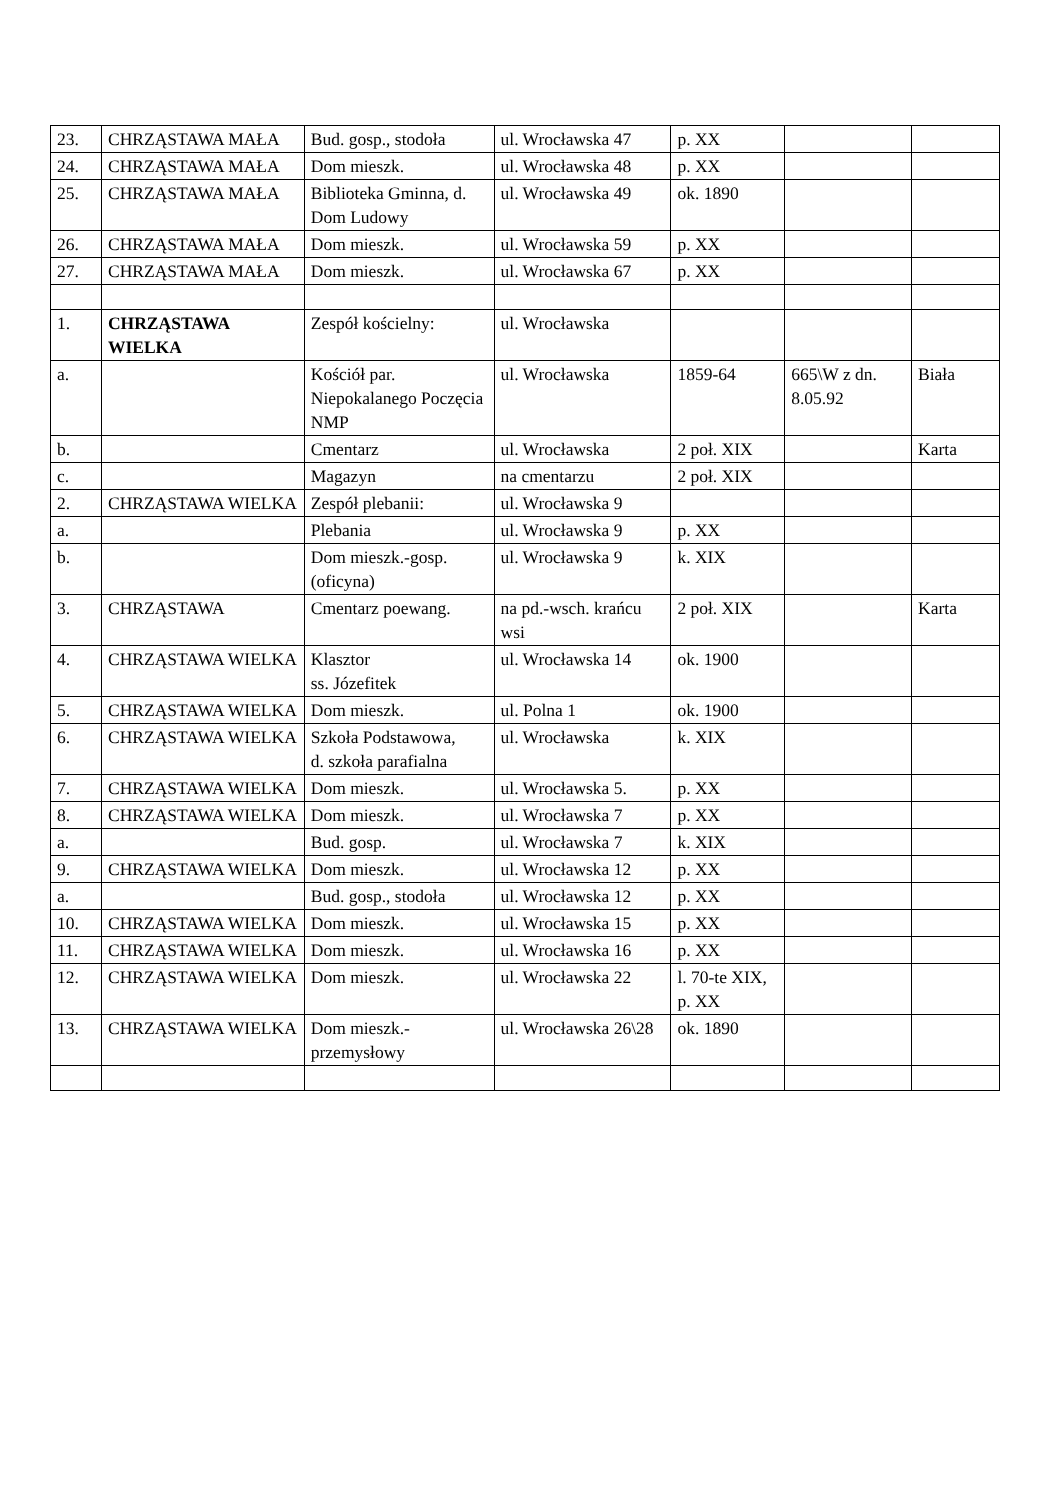| 23. | CHRZĄSTAWA MAŁA | Bud. gosp., stodoła | ul. Wrocławska 47 | p. XX | | |
| 24. | CHRZĄSTAWA MAŁA | Dom mieszk. | ul. Wrocławska 48 | p. XX | | |
| 25. | CHRZĄSTAWA MAŁA | Biblioteka Gminna, d. Dom Ludowy | ul. Wrocławska 49 | ok. 1890 | | |
| 26. | CHRZĄSTAWA MAŁA | Dom mieszk. | ul. Wrocławska 59 | p. XX | | |
| 27. | CHRZĄSTAWA MAŁA | Dom mieszk. | ul. Wrocławska 67 | p. XX | | |
| 1. | CHRZĄSTAWA WIELKA | Zespół kościelny: | ul. Wrocławska | | | |
| a. | | Kościół par. Niepokalanego Poczęcia NMP | ul. Wrocławska | 1859-64 | 665\W z dn. 8.05.92 | Biała |
| b. | | Cmentarz | ul. Wrocławska | 2 poł. XIX | | Karta |
| c. | | Magazyn | na cmentarzu | 2 poł. XIX | | |
| 2. | CHRZĄSTAWA WIELKA | Zespół plebanii: | ul. Wrocławska 9 | | | |
| a. | | Plebania | ul. Wrocławska 9 | p. XX | | |
| b. | | Dom mieszk.-gosp. (oficyna) | ul. Wrocławska 9 | k. XIX | | |
| 3. | CHRZĄSTAWA | Cmentarz poewang. | na pd.-wsch. krańcu wsi | 2 poł. XIX | | Karta |
| 4. | CHRZĄSTAWA WIELKA | Klasztor ss. Józefitek | ul. Wrocławska 14 | ok. 1900 | | |
| 5. | CHRZĄSTAWA WIELKA | Dom mieszk. | ul. Polna 1 | ok. 1900 | | |
| 6. | CHRZĄSTAWA WIELKA | Szkoła Podstawowa, d. szkoła parafialna | ul. Wrocławska | k. XIX | | |
| 7. | CHRZĄSTAWA WIELKA | Dom mieszk. | ul. Wrocławska 5. | p. XX | | |
| 8. | CHRZĄSTAWA WIELKA | Dom mieszk. | ul. Wrocławska 7 | p. XX | | |
| a. | | Bud. gosp. | ul. Wrocławska 7 | k. XIX | | |
| 9. | CHRZĄSTAWA WIELKA | Dom mieszk. | ul. Wrocławska 12 | p. XX | | |
| a. | | Bud. gosp., stodoła | ul. Wrocławska 12 | p. XX | | |
| 10. | CHRZĄSTAWA WIELKA | Dom mieszk. | ul. Wrocławska 15 | p. XX | | |
| 11. | CHRZĄSTAWA WIELKA | Dom mieszk. | ul. Wrocławska 16 | p. XX | | |
| 12. | CHRZĄSTAWA WIELKA | Dom mieszk. | ul. Wrocławska 22 | l. 70-te XIX, p. XX | | |
| 13. | CHRZĄSTAWA WIELKA | Dom mieszk.-przemysłowy | ul. Wrocławska 26\28 | ok. 1890 | | |